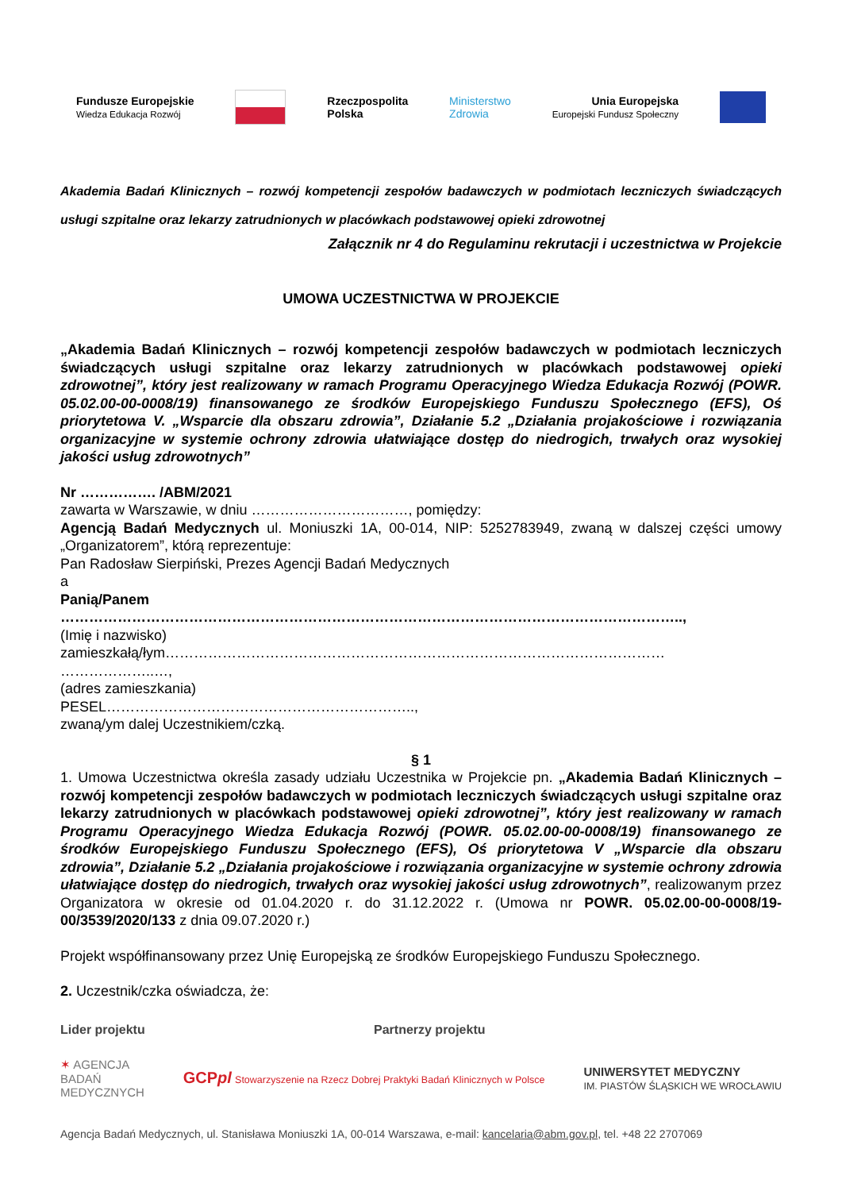Fundusze Europejskie
Wiedza Edukacja Rozwój
Rzeczpospolita
Polska
Ministerstwo
Zdrowia
Unia Europejska
Europejski Fundusz Społeczny
Akademia Badań Klinicznych – rozwój kompetencji zespołów badawczych w podmiotach leczniczych świadczących usługi szpitalne oraz lekarzy zatrudnionych w placówkach podstawowej opieki zdrowotnej
Załącznik nr 4 do Regulaminu rekrutacji i uczestnictwa w Projekcie
UMOWA UCZESTNICTWA W PROJEKCIE
„Akademia Badań Klinicznych – rozwój kompetencji zespołów badawczych w podmiotach leczniczych świadczących usługi szpitalne oraz lekarzy zatrudnionych w placówkach podstawowej opieki zdrowotnej”, który jest realizowany w ramach Programu Operacyjnego Wiedza Edukacja Rozwój (POWR. 05.02.00-00-0008/19) finansowanego ze środków Europejskiego Funduszu Społecznego (EFS), Oś priorytetowa V. „Wsparcie dla obszaru zdrowia”, Działanie 5.2 „Działania projakościowe i rozwiązania organizacyjne w systemie ochrony zdrowia ułatwiające dostęp do niedrogich, trwałych oraz wysokiej jakości usług zdrowotnych”
Nr ……………. /ABM/2021
zawarta w Warszawie, w dniu ……………………………, pomiędzy:
Agencją Badań Medycznych ul. Moniuszki 1A, 00-014, NIP: 5252783949, zwaną w dalszej części umowy „Organizatorem”, którą reprezentuje:
Pan Radosław Sierpiński, Prezes Agencji Badań Medycznych
a
Panią/Panem
…………………………………………………………………………………………………………………..,
(Imię i nazwisko)
zamieszkałą/łym……………………………………………………………………………………………
………………..…,
(adres zamieszkania)
PESEL………………………………………………………..,
zwaną/ym dalej Uczestnikiem/czką.
§ 1
1. Umowa Uczestnictwa określa zasady udziału Uczestnika w Projekcie pn. „Akademia Badań Klinicznych – rozwój kompetencji zespołów badawczych w podmiotach leczniczych świadczących usługi szpitalne oraz lekarzy zatrudnionych w placówkach podstawowej opieki zdrowotnej”, który jest realizowany w ramach Programu Operacyjnego Wiedza Edukacja Rozwój (POWR. 05.02.00-00-0008/19) finansowanego ze środków Europejskiego Funduszu Społecznego (EFS), Oś priorytetowa V „Wsparcie dla obszaru zdrowia”, Działanie 5.2 „Działania projakościowe i rozwiązania organizacyjne w systemie ochrony zdrowia ułatwiające dostęp do niedrogich, trwałych oraz wysokiej jakości usług zdrowotnych”, realizowanym przez Organizatora w okresie od 01.04.2020 r. do 31.12.2022 r. (Umowa nr POWR. 05.02.00-00-0008/19-00/3539/2020/133 z dnia 09.07.2020 r.)
Projekt współfinansowany przez Unię Europejską ze środków Europejskiego Funduszu Społecznego.
2. Uczestnik/czka oświadcza, że:
Lider projektu Partnerzy projektu
✶ AGENCJA
BADAŃ
MEDYCZNYCH
GCPpl Stowarzyszenie na Rzecz Dobrej Praktyki Badań Klinicznych w Polsce
UNIWERSYTET MEDYCZNY
IM. PIASTÓW ŚLĄSKICH WE WROCŁAWIU
Agencja Badań Medycznych, ul. Stanisława Moniuszki 1A, 00-014 Warszawa, e-mail: kancelaria@abm.gov.pl, tel. +48 22 2707069